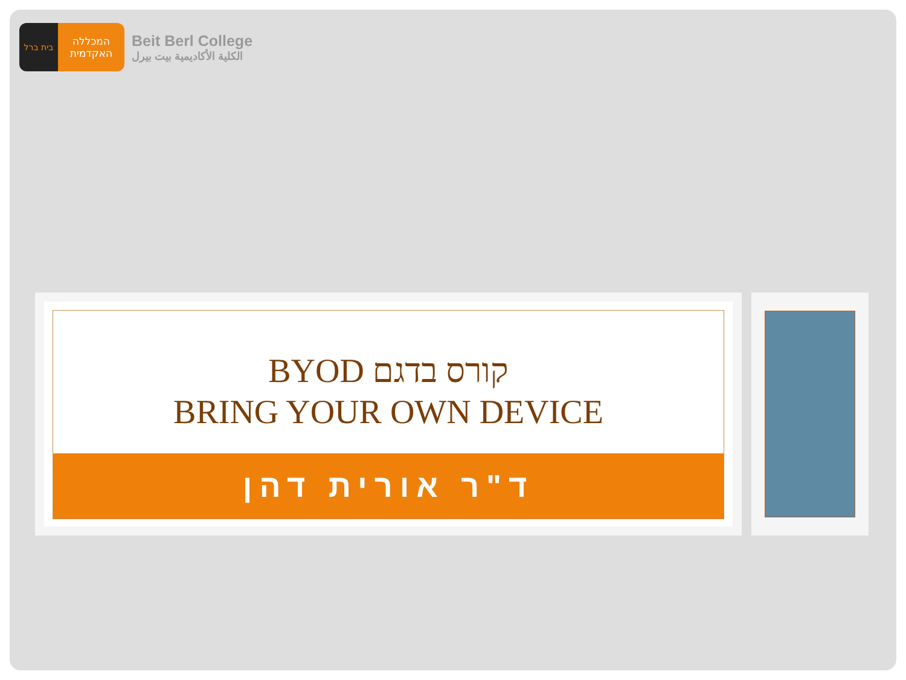בית ברל
המכללה
האקדמית
Beit Berl College
الكلية الأكاديمية بيت بيرل
קורס בדגם BYOD
BRING YOUR OWN DEVICE
ד"ר אורית דהן